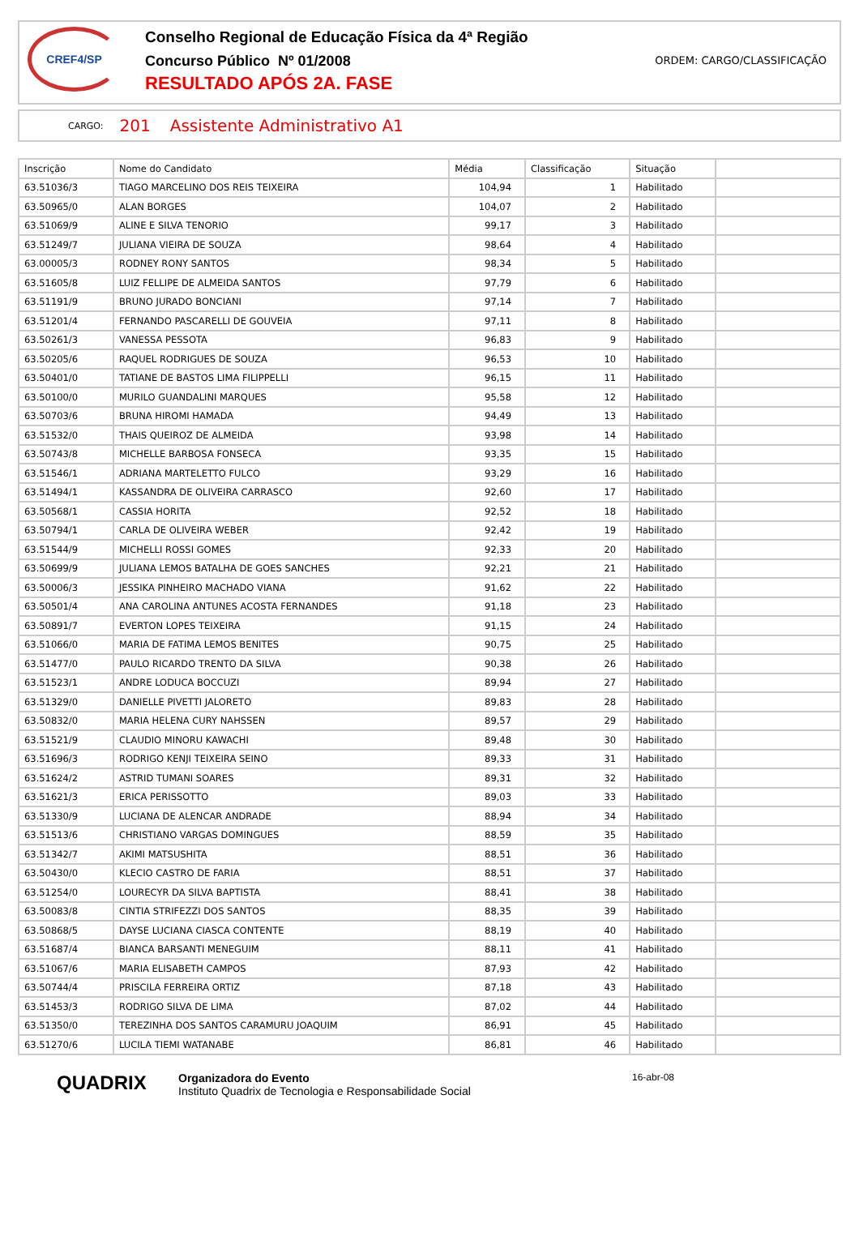CREF4/SP
Conselho Regional de Educação Física da 4ª Região
Concurso Público Nº 01/2008
RESULTADO APÓS 2A. FASE
ORDEM: CARGO/CLASSIFICAÇÃO
CARGO: 201 Assistente Administrativo A1
| Inscrição | Nome do Candidato | Média | Classificação | Situação | |
| --- | --- | --- | --- | --- | --- |
| 63.51036/3 | TIAGO MARCELINO DOS REIS TEIXEIRA | 104,94 | 1 | Habilitado | |
| 63.50965/0 | ALAN BORGES | 104,07 | 2 | Habilitado | |
| 63.51069/9 | ALINE E SILVA TENORIO | 99,17 | 3 | Habilitado | |
| 63.51249/7 | JULIANA VIEIRA DE SOUZA | 98,64 | 4 | Habilitado | |
| 63.00005/3 | RODNEY RONY SANTOS | 98,34 | 5 | Habilitado | |
| 63.51605/8 | LUIZ FELLIPE DE ALMEIDA SANTOS | 97,79 | 6 | Habilitado | |
| 63.51191/9 | BRUNO JURADO BONCIANI | 97,14 | 7 | Habilitado | |
| 63.51201/4 | FERNANDO PASCARELLI DE GOUVEIA | 97,11 | 8 | Habilitado | |
| 63.50261/3 | VANESSA PESSOTA | 96,83 | 9 | Habilitado | |
| 63.50205/6 | RAQUEL RODRIGUES DE SOUZA | 96,53 | 10 | Habilitado | |
| 63.50401/0 | TATIANE DE BASTOS LIMA FILIPPELLI | 96,15 | 11 | Habilitado | |
| 63.50100/0 | MURILO GUANDALINI MARQUES | 95,58 | 12 | Habilitado | |
| 63.50703/6 | BRUNA HIROMI HAMADA | 94,49 | 13 | Habilitado | |
| 63.51532/0 | THAIS QUEIROZ DE ALMEIDA | 93,98 | 14 | Habilitado | |
| 63.50743/8 | MICHELLE BARBOSA FONSECA | 93,35 | 15 | Habilitado | |
| 63.51546/1 | ADRIANA MARTELETTO FULCO | 93,29 | 16 | Habilitado | |
| 63.51494/1 | KASSANDRA DE OLIVEIRA CARRASCO | 92,60 | 17 | Habilitado | |
| 63.50568/1 | CASSIA HORITA | 92,52 | 18 | Habilitado | |
| 63.50794/1 | CARLA DE OLIVEIRA WEBER | 92,42 | 19 | Habilitado | |
| 63.51544/9 | MICHELLI ROSSI GOMES | 92,33 | 20 | Habilitado | |
| 63.50699/9 | JULIANA LEMOS BATALHA DE GOES SANCHES | 92,21 | 21 | Habilitado | |
| 63.50006/3 | JESSIKA PINHEIRO MACHADO VIANA | 91,62 | 22 | Habilitado | |
| 63.50501/4 | ANA CAROLINA ANTUNES ACOSTA FERNANDES | 91,18 | 23 | Habilitado | |
| 63.50891/7 | EVERTON LOPES TEIXEIRA | 91,15 | 24 | Habilitado | |
| 63.51066/0 | MARIA DE FATIMA LEMOS BENITES | 90,75 | 25 | Habilitado | |
| 63.51477/0 | PAULO RICARDO TRENTO DA SILVA | 90,38 | 26 | Habilitado | |
| 63.51523/1 | ANDRE LODUCA BOCCUZI | 89,94 | 27 | Habilitado | |
| 63.51329/0 | DANIELLE PIVETTI JALORETO | 89,83 | 28 | Habilitado | |
| 63.50832/0 | MARIA HELENA CURY NAHSSEN | 89,57 | 29 | Habilitado | |
| 63.51521/9 | CLAUDIO MINORU KAWACHI | 89,48 | 30 | Habilitado | |
| 63.51696/3 | RODRIGO KENJI TEIXEIRA SEINO | 89,33 | 31 | Habilitado | |
| 63.51624/2 | ASTRID TUMANI SOARES | 89,31 | 32 | Habilitado | |
| 63.51621/3 | ERICA PERISSOTTO | 89,03 | 33 | Habilitado | |
| 63.51330/9 | LUCIANA DE ALENCAR ANDRADE | 88,94 | 34 | Habilitado | |
| 63.51513/6 | CHRISTIANO VARGAS DOMINGUES | 88,59 | 35 | Habilitado | |
| 63.51342/7 | AKIMI MATSUSHITA | 88,51 | 36 | Habilitado | |
| 63.50430/0 | KLECIO CASTRO DE FARIA | 88,51 | 37 | Habilitado | |
| 63.51254/0 | LOURECYR DA SILVA BAPTISTA | 88,41 | 38 | Habilitado | |
| 63.50083/8 | CINTIA STRIFEZZI DOS SANTOS | 88,35 | 39 | Habilitado | |
| 63.50868/5 | DAYSE LUCIANA CIASCA CONTENTE | 88,19 | 40 | Habilitado | |
| 63.51687/4 | BIANCA BARSANTI MENEGUIM | 88,11 | 41 | Habilitado | |
| 63.51067/6 | MARIA ELISABETH CAMPOS | 87,93 | 42 | Habilitado | |
| 63.50744/4 | PRISCILA FERREIRA ORTIZ | 87,18 | 43 | Habilitado | |
| 63.51453/3 | RODRIGO SILVA DE LIMA | 87,02 | 44 | Habilitado | |
| 63.51350/0 | TEREZINHA DOS SANTOS CARAMURU JOAQUIM | 86,91 | 45 | Habilitado | |
| 63.51270/6 | LUCILA TIEMI WATANABE | 86,81 | 46 | Habilitado | |
QUADRIX
Organizadora do Evento
Instituto Quadrix de Tecnologia e Responsabilidade Social
16-abr-08